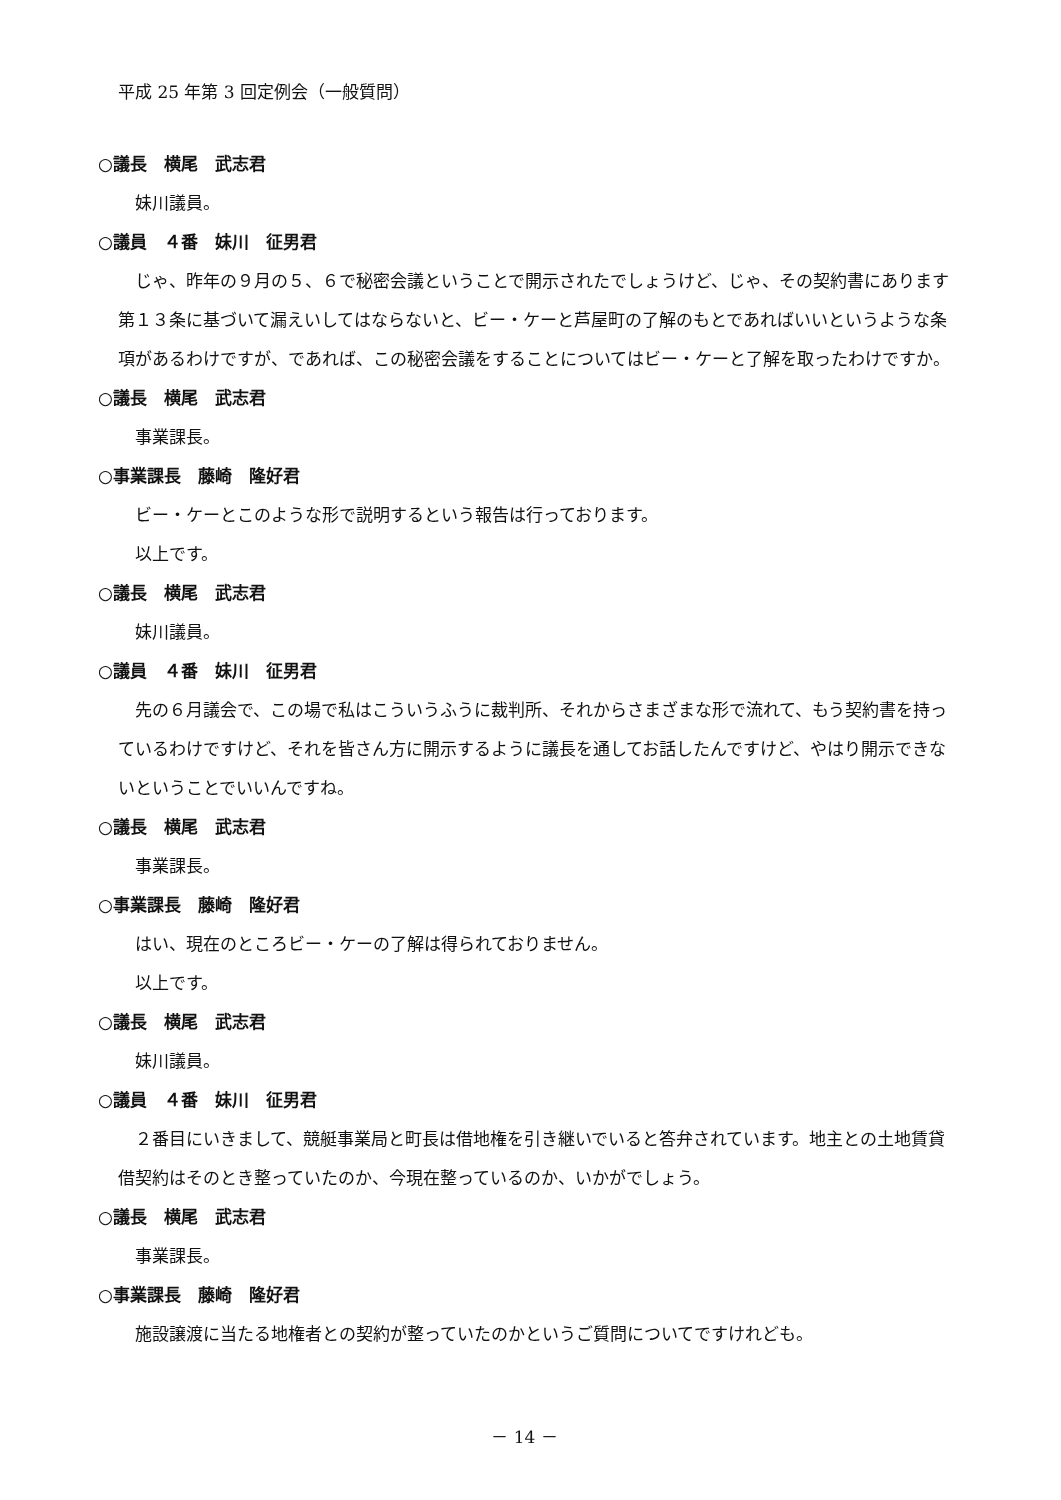平成 25 年第 3 回定例会（一般質問）
○議長　横尾　武志君
妹川議員。
○議員　４番　妹川　征男君
じゃ、昨年の９月の５、６で秘密会議ということで開示されたでしょうけど、じゃ、その契約書にあります第１３条に基づいて漏えいしてはならないと、ビー・ケーと芦屋町の了解のもとであればいいというような条項があるわけですが、であれば、この秘密会議をすることについてはビー・ケーと了解を取ったわけですか。
○議長　横尾　武志君
事業課長。
○事業課長　藤崎　隆好君
ビー・ケーとこのような形で説明するという報告は行っております。
以上です。
○議長　横尾　武志君
妹川議員。
○議員　４番　妹川　征男君
先の６月議会で、この場で私はこういうふうに裁判所、それからさまざまな形で流れて、もう契約書を持っているわけですけど、それを皆さん方に開示するように議長を通してお話したんですけど、やはり開示できないということでいいんですね。
○議長　横尾　武志君
事業課長。
○事業課長　藤崎　隆好君
はい、現在のところビー・ケーの了解は得られておりません。
以上です。
○議長　横尾　武志君
妹川議員。
○議員　４番　妹川　征男君
２番目にいきまして、競艇事業局と町長は借地権を引き継いでいると答弁されています。地主との土地賃貸借契約はそのとき整っていたのか、今現在整っているのか、いかがでしょう。
○議長　横尾　武志君
事業課長。
○事業課長　藤崎　隆好君
施設譲渡に当たる地権者との契約が整っていたのかというご質問についてですけれども。
－ 14 －